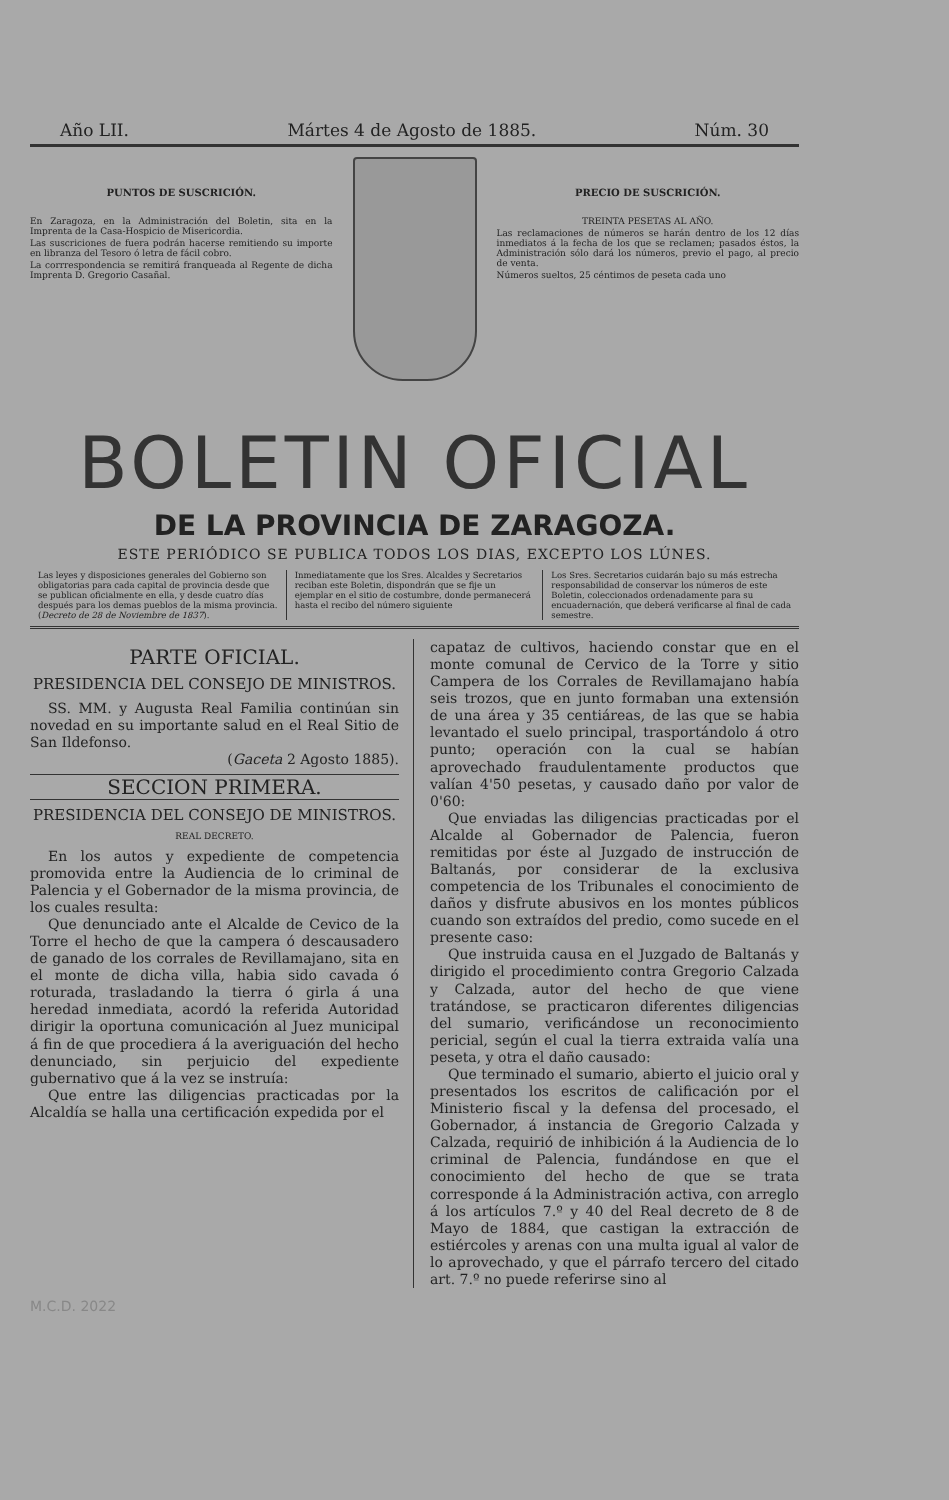Año LII. Mártes 4 de Agosto de 1885. Núm. 30
PUNTOS DE SUSCRICIÓN.
En Zaragoza, en la Administración del Boletin, sita en la Imprenta de la Casa-Hospicio de Misericordia.
Las suscriciones de fuera podrán hacerse remitiendo su importe en libranza del Tesoro ó letra de fácil cobro.
La corrrespondencia se remitirá franqueada al Regente de dicha Imprenta D. Gregorio Casañal.
PRECIO DE SUSCRICIÓN.
TREINTA PESETAS AL AÑO.
Las reclamaciones de números se harán dentro de los 12 días inmediatos á la fecha de los que se reclamen; pasados éstos, la Administración sólo dará los números, previo el pago, al precio de venta.
Números sueltos, 25 céntimos de peseta cada uno
BOLETIN OFICIAL
DE LA PROVINCIA DE ZARAGOZA.
ESTE PERIÓDICO SE PUBLICA TODOS LOS DIAS, EXCEPTO LOS LÚNES.
Las leyes y disposiciones generales del Gobierno son obligatorias para cada capital de provincia desde que se publican oficialmente en ella, y desde cuatro días después para los demas pueblos de la misma provincia. (Decreto de 28 de Noviembre de 1837).
Inmediatamente que los Sres. Alcaldes y Secretarios reciban este Boletin, dispondrán que se fije un ejemplar en el sitio de costumbre, donde permanecerá hasta el recibo del número siguiente
Los Sres. Secretarios cuidarán bajo su más estrecha responsabilidad de conservar los números de este Boletin, coleccionados ordenadamente para su encuadernación, que deberá verificarse al final de cada semestre.
PARTE OFICIAL.
PRESIDENCIA DEL CONSEJO DE MINISTROS.
SS. MM. y Augusta Real Familia continúan sin novedad en su importante salud en el Real Sitio de San Ildefonso.
(Gaceta 2 Agosto 1885).
SECCION PRIMERA.
PRESIDENCIA DEL CONSEJO DE MINISTROS.
REAL DECRETO.
En los autos y expediente de competencia promovida entre la Audiencia de lo criminal de Palencia y el Gobernador de la misma provincia, de los cuales resulta:
Que denunciado ante el Alcalde de Cevico de la Torre el hecho de que la campera ó descausadero de ganado de los corrales de Revillamajano, sita en el monte de dicha villa, habia sido cavada ó roturada, trasladando la tierra ó girla á una heredad inmediata, acordó la referida Autoridad dirigir la oportuna comunicación al Juez municipal á fin de que procediera á la averiguación del hecho denunciado, sin perjuicio del expediente gubernativo que á la vez se instruía:
Que entre las diligencias practicadas por la Alcaldía se halla una certificación expedida por el
capataz de cultivos, haciendo constar que en el monte comunal de Cervico de la Torre y sitio Campera de los Corrales de Revillamajano había seis trozos, que en junto formaban una extensión de una área y 35 centiáreas, de las que se habia levantado el suelo principal, trasportándolo á otro punto; operación con la cual se habían aprovechado fraudulentamente productos que valían 4'50 pesetas, y causado daño por valor de 0'60:
Que enviadas las diligencias practicadas por el Alcalde al Gobernador de Palencia, fueron remitidas por éste al Juzgado de instrucción de Baltanás, por considerar de la exclusiva competencia de los Tribunales el conocimiento de daños y disfrute abusivos en los montes públicos cuando son extraídos del predio, como sucede en el presente caso:
Que instruida causa en el Juzgado de Baltanás y dirigido el procedimiento contra Gregorio Calzada y Calzada, autor del hecho de que viene tratándose, se practicaron diferentes diligencias del sumario, verificándose un reconocimiento pericial, según el cual la tierra extraida valía una peseta, y otra el daño causado:
Que terminado el sumario, abierto el juicio oral y presentados los escritos de calificación por el Ministerio fiscal y la defensa del procesado, el Gobernador, á instancia de Gregorio Calzada y Calzada, requirió de inhibición á la Audiencia de lo criminal de Palencia, fundándose en que el conocimiento del hecho de que se trata corresponde á la Administración activa, con arreglo á los artículos 7.º y 40 del Real decreto de 8 de Mayo de 1884, que castigan la extracción de estiércoles y arenas con una multa igual al valor de lo aprovechado, y que el párrafo tercero del citado art. 7.º no puede referirse sino al
M.C.D. 2022